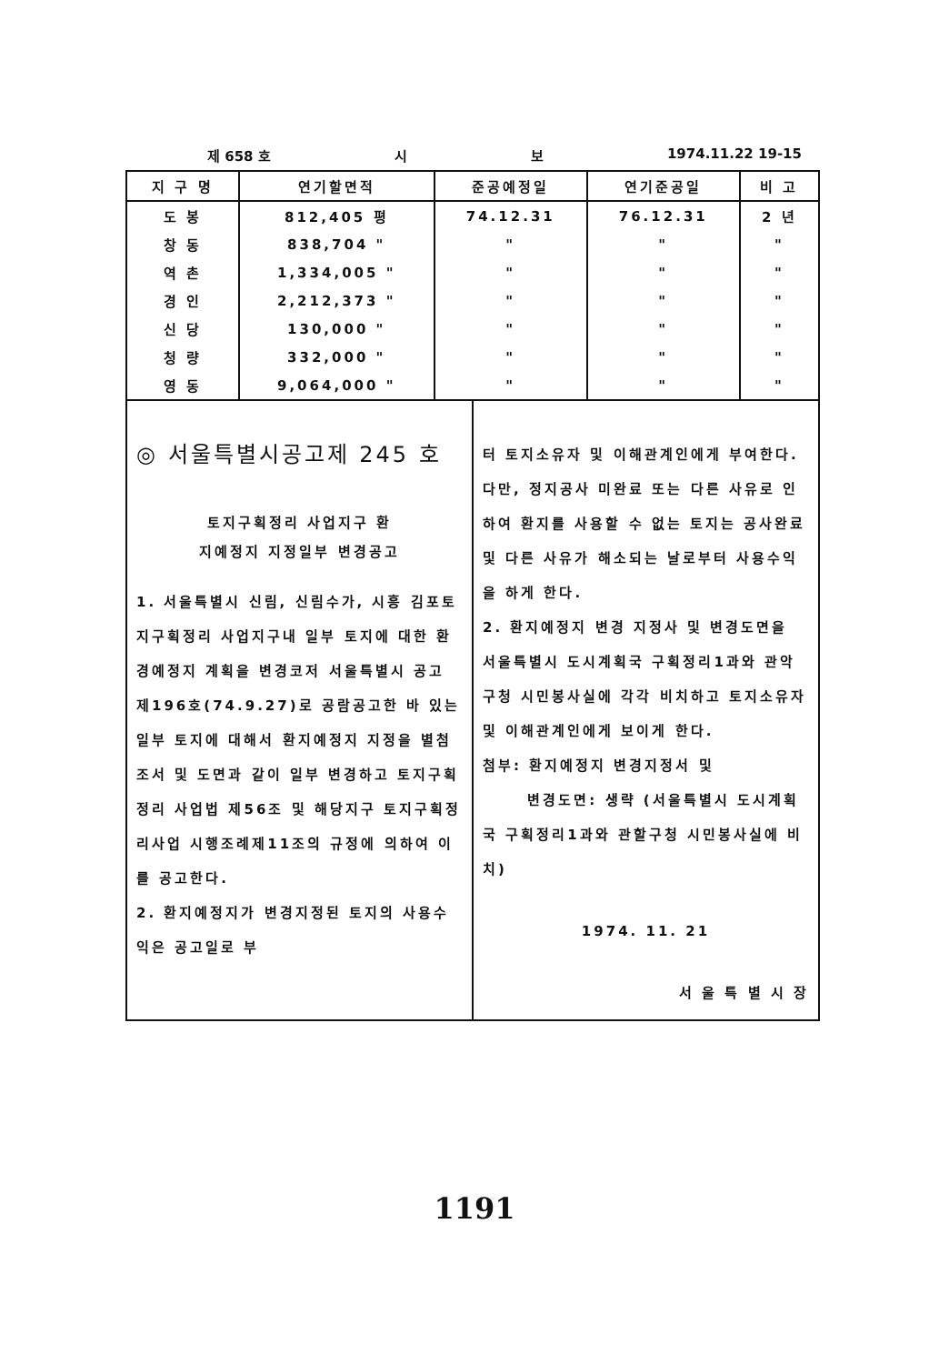제 658 호 시 보 1974.11.22 19-15
| 지 구 명 | 연기할면적 | 준공예정일 | 연기준공일 | 비 고 |
| --- | --- | --- | --- | --- |
| 도 봉 | 812,405 평 | 74.12.31 | 76.12.31 | 2 년 |
| 창 동 | 838,704 " | " | " | " |
| 역 촌 | 1,334,005 " | " | " | " |
| 경 인 | 2,212,373 " | " | " | " |
| 신 당 | 130,000 " | " | " | " |
| 청 량 | 332,000 " | " | " | " |
| 영 동 | 9,064,000 " | " | " | " |
◎ 서울특별시공고제 245 호
토지구획정리 사업지구 환
지예정지 지정일부 변경공고
1. 서울특별시 신림, 신림수가, 시흥 김포토지구획정리 사업지구내 일부 토지에 대한 환경예정지 계획을 변경코저 서울특별시 공고 제196호(74.9.27)로 공람공고한 바 있는 일부 토지에 대해서 환지예정지 지정을 별첨 조서 및 도면과 같이 일부 변경하고 토지구획정리 사업법 제56조 및 해당지구 토지구획정리사업 시행조례제11조의 규정에 의하여 이를 공고한다.
2. 환지예정지가 변경지정된 토지의 사용수익은 공고일로 부
터 토지소유자 및 이해관계인에게 부여한다. 다만, 정지공사 미완료 또는 다른 사유로 인하여 환지를 사용할 수 없는 토지는 공사완료 및 다른 사유가 해소되는 날로부터 사용수익을 하게 한다.
2. 환지예정지 변경 지정사 및 변경도면을 서울특별시 도시계획국 구획정리1과와 관악구청 시민봉사실에 각각 비치하고 토지소유자 및 이해관계인에게 보이게 한다.
첨부: 환지예정지 변경지정서 및
변경도면: 생략 (서울특별시 도시계획국 구획정리1과와 관할구청 시민봉사실에 비치)
1974. 11. 21
서 울 특 별 시 장
1191